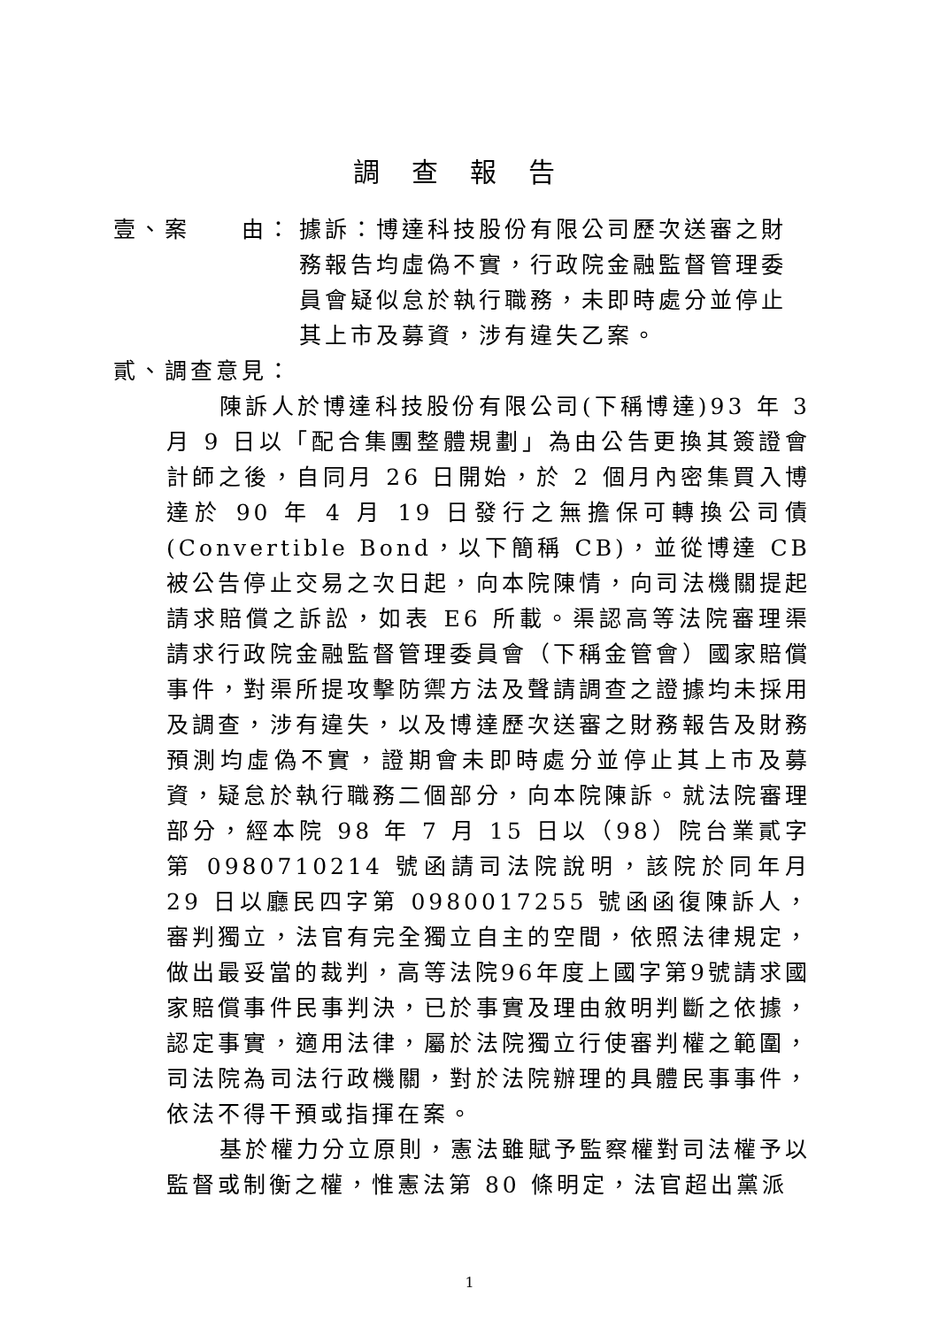調查報告
壹、案　　由： 據訴：博達科技股份有限公司歷次送審之財務報告均虛偽不實，行政院金融監督管理委員會疑似怠於執行職務，未即時處分並停止其上市及募資，涉有違失乙案。
貳、調查意見：
陳訴人於博達科技股份有限公司(下稱博達)93 年 3 月 9 日以「配合集團整體規劃」為由公告更換其簽證會計師之後，自同月 26 日開始，於 2 個月內密集買入博達於 90 年 4 月 19 日發行之無擔保可轉換公司債(Convertible Bond，以下簡稱 CB)，並從博達 CB 被公告停止交易之次日起，向本院陳情，向司法機關提起請求賠償之訴訟，如表 E6 所載。渠認高等法院審理渠請求行政院金融監督管理委員會（下稱金管會）國家賠償事件，對渠所提攻擊防禦方法及聲請調查之證據均未採用及調查，涉有違失，以及博達歷次送審之財務報告及財務預測均虛偽不實，證期會未即時處分並停止其上市及募資，疑怠於執行職務二個部分，向本院陳訴。就法院審理部分，經本院 98 年 7 月 15 日以（98）院台業貳字第 0980710214 號函請司法院說明，該院於同年月 29 日以廳民四字第 0980017255 號函函復陳訴人，審判獨立，法官有完全獨立自主的空間，依照法律規定，做出最妥當的裁判，高等法院96年度上國字第9號請求國家賠償事件民事判決，已於事實及理由敘明判斷之依據，認定事實，適用法律，屬於法院獨立行使審判權之範圍，司法院為司法行政機關，對於法院辦理的具體民事事件，依法不得干預或指揮在案。
基於權力分立原則，憲法雖賦予監察權對司法權予以監督或制衡之權，惟憲法第 80 條明定，法官超出黨派
1